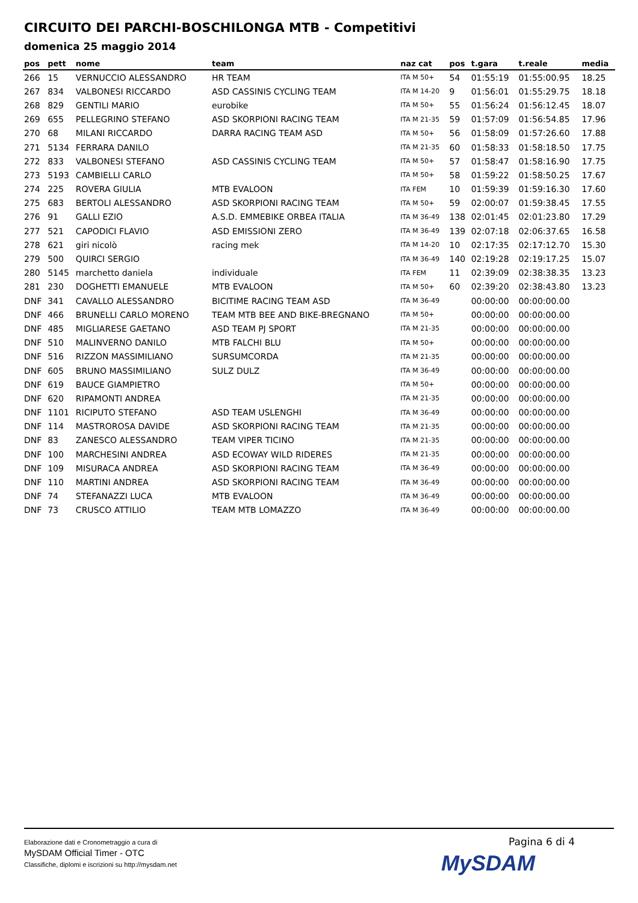CIRCUITO DEI PARCHI-BOSCHILONGA MTB - Competitivi
domenica 25 maggio 2014
| pos | pett | nome | team | naz cat | pos | t.gara | t.reale | media |
| --- | --- | --- | --- | --- | --- | --- | --- | --- |
| 266 | 15 | VERNUCCIO ALESSANDRO | HR TEAM | ITA M 50+ | 54 | 01:55:19 | 01:55:00.95 | 18.25 |
| 267 | 834 | VALBONESI RICCARDO | ASD CASSINIS CYCLING TEAM | ITA M 14-20 | 9 | 01:56:01 | 01:55:29.75 | 18.18 |
| 268 | 829 | GENTILI MARIO | eurobike | ITA M 50+ | 55 | 01:56:24 | 01:56:12.45 | 18.07 |
| 269 | 655 | PELLEGRINO STEFANO | ASD SKORPIONI RACING TEAM | ITA M 21-35 | 59 | 01:57:09 | 01:56:54.85 | 17.96 |
| 270 | 68 | MILANI RICCARDO | DARRA RACING TEAM ASD | ITA M 50+ | 56 | 01:58:09 | 01:57:26.60 | 17.88 |
| 271 | 5134 | FERRARA DANILO | | ITA M 21-35 | 60 | 01:58:33 | 01:58:18.50 | 17.75 |
| 272 | 833 | VALBONESI STEFANO | ASD CASSINIS CYCLING TEAM | ITA M 50+ | 57 | 01:58:47 | 01:58:16.90 | 17.75 |
| 273 | 5193 | CAMBIELLI CARLO | | ITA M 50+ | 58 | 01:59:22 | 01:58:50.25 | 17.67 |
| 274 | 225 | ROVERA GIULIA | MTB EVALOON | ITA FEM | 10 | 01:59:39 | 01:59:16.30 | 17.60 |
| 275 | 683 | BERTOLI ALESSANDRO | ASD SKORPIONI RACING TEAM | ITA M 50+ | 59 | 02:00:07 | 01:59:38.45 | 17.55 |
| 276 | 91 | GALLI EZIO | A.S.D. EMMEBIKE ORBEA ITALIA | ITA M 36-49 | 138 | 02:01:45 | 02:01:23.80 | 17.29 |
| 277 | 521 | CAPODICI FLAVIO | ASD EMISSIONI ZERO | ITA M 36-49 | 139 | 02:07:18 | 02:06:37.65 | 16.58 |
| 278 | 621 | giri nicolò | racing mek | ITA M 14-20 | 10 | 02:17:35 | 02:17:12.70 | 15.30 |
| 279 | 500 | QUIRCI SERGIO | | ITA M 36-49 | 140 | 02:19:28 | 02:19:17.25 | 15.07 |
| 280 | 5145 | marchetto daniela | individuale | ITA FEM | 11 | 02:39:09 | 02:38:38.35 | 13.23 |
| 281 | 230 | DOGHETTI EMANUELE | MTB EVALOON | ITA M 50+ | 60 | 02:39:20 | 02:38:43.80 | 13.23 |
| DNF | 341 | CAVALLO ALESSANDRO | BICITIME RACING TEAM ASD | ITA M 36-49 | | 00:00:00 | 00:00:00.00 | |
| DNF | 466 | BRUNELLI CARLO MORENO | TEAM MTB BEE AND BIKE-BREGNANO | ITA M 50+ | | 00:00:00 | 00:00:00.00 | |
| DNF | 485 | MIGLIARESE GAETANO | ASD TEAM PJ SPORT | ITA M 21-35 | | 00:00:00 | 00:00:00.00 | |
| DNF | 510 | MALINVERNO DANILO | MTB FALCHI BLU | ITA M 50+ | | 00:00:00 | 00:00:00.00 | |
| DNF | 516 | RIZZON MASSIMILIANO | SURSUMCORDA | ITA M 21-35 | | 00:00:00 | 00:00:00.00 | |
| DNF | 605 | BRUNO MASSIMILIANO | SULZ DULZ | ITA M 36-49 | | 00:00:00 | 00:00:00.00 | |
| DNF | 619 | BAUCE GIAMPIETRO | | ITA M 50+ | | 00:00:00 | 00:00:00.00 | |
| DNF | 620 | RIPAMONTI ANDREA | | ITA M 21-35 | | 00:00:00 | 00:00:00.00 | |
| DNF | 1101 | RICIPUTO STEFANO | ASD TEAM USLENGHI | ITA M 36-49 | | 00:00:00 | 00:00:00.00 | |
| DNF | 114 | MASTROROSA DAVIDE | ASD SKORPIONI RACING TEAM | ITA M 21-35 | | 00:00:00 | 00:00:00.00 | |
| DNF | 83 | ZANESCO ALESSANDRO | TEAM VIPER TICINO | ITA M 21-35 | | 00:00:00 | 00:00:00.00 | |
| DNF | 100 | MARCHESINI ANDREA | ASD ECOWAY WILD RIDERES | ITA M 21-35 | | 00:00:00 | 00:00:00.00 | |
| DNF | 109 | MISURACA ANDREA | ASD SKORPIONI RACING TEAM | ITA M 36-49 | | 00:00:00 | 00:00:00.00 | |
| DNF | 110 | MARTINI ANDREA | ASD SKORPIONI RACING TEAM | ITA M 36-49 | | 00:00:00 | 00:00:00.00 | |
| DNF | 74 | STEFANAZZI LUCA | MTB EVALOON | ITA M 36-49 | | 00:00:00 | 00:00:00.00 | |
| DNF | 73 | CRUSCO ATTILIO | TEAM MTB LOMAZZO | ITA M 36-49 | | 00:00:00 | 00:00:00.00 | |
Elaborazione dati e Cronometraggio a cura di
MySDAM Official Timer - OTC
Classifiche, diplomi e iscrizioni su http://mysdam.net
Pagina 6 di 4
MySDAM